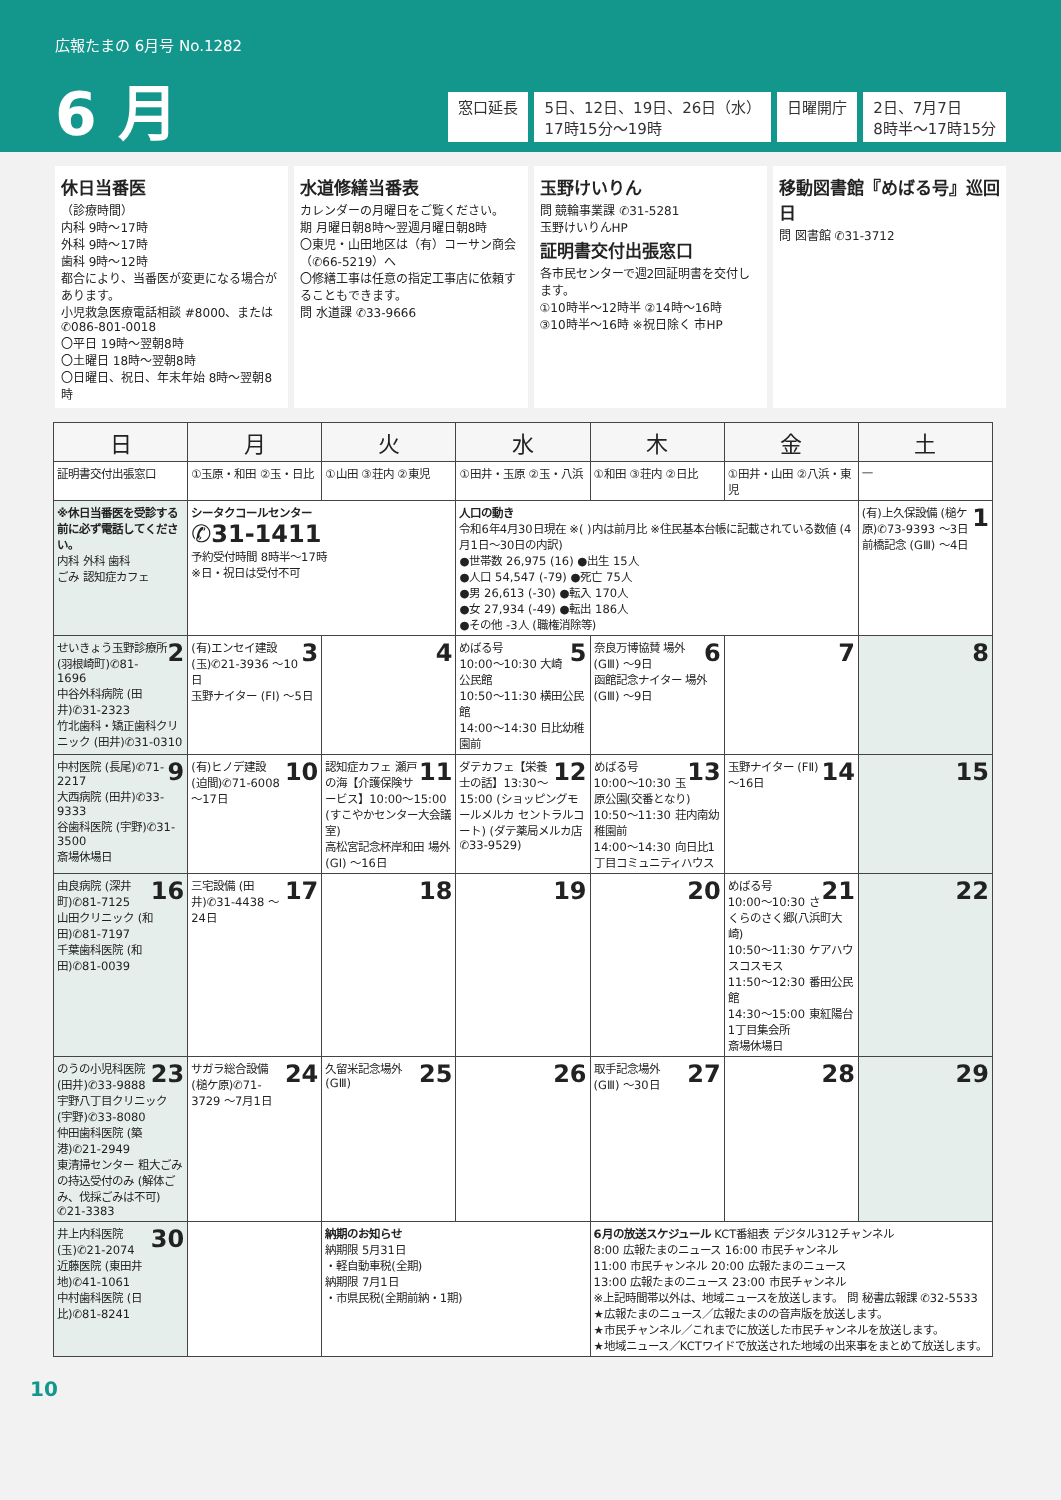広報たまの 6月号 No.1282
6 月
窓口延長 5日、12日、19日、26日（水）
17時15分～19時
日曜開庁 2日、7月7日
8時半～17時15分
休日当番医
（診療時間）
内科 9時～17時
外科 9時～17時
歯科 9時～12時
都合により、当番医が変更になる場合があります。
小児救急医療電話相談 #8000、または ✆086-801-0018
〇平日 19時～翌朝8時
〇土曜日 18時～翌朝8時
〇日曜日、祝日、年末年始 8時～翌朝8時
水道修繕当番表
カレンダーの月曜日をご覧ください。
期 月曜日朝8時～翌週月曜日朝8時
〇東児・山田地区は（有）コーサン商会（✆66-5219）へ
〇修繕工事は任意の指定工事店に依頼することもできます。
問 水道課 ✆33-9666
玉野けいりん
問 競輪事業課 ✆31-5281
玉野けいりんHP
証明書交付出張窓口
各市民センターで週2回証明書を交付します。
①10時半～12時半 ②14時～16時
③10時半～16時 ※祝日除く 市HP
移動図書館『めばる号』巡回日
問 図書館 ✆31-3712
| 日 | 月 | 火 | 水 | 木 | 金 | 土 |
| --- | --- | --- | --- | --- | --- | --- |
| 証明書交付出張窓口 | ①玉原・和田 ②玉・日比 | ①山田 ③荘内 ②東児 | ①田井・玉原 ②玉・八浜 | ①和田 ③荘内 ②日比 | ①田井・山田 ②八浜・東児 | — |
| ※休日当番医を受診する前に必ず電話してください。 内科 外科 歯科 ごみ 認知症カフェ | シータクコールセンター ✆31-1411 予約受付時間 8時半～17時 ※日・祝日は受付不可 | | 人口の動き 令和6年4月30日現在 ※( )内は前月比 ※住民基本台帳に記載されている数値 (4月1日～30日の内訳) ●世帯数 26,975 (16) ●出生 15人 ●人口 54,547 (-79) ●死亡 75人 ●男 26,613 (-30) ●転入 170人 ●女 27,934 (-49) ●転出 186人 ●その他 -3人 (職権消除等) | | | 1 (有)上久保設備 (槌ケ原)✆73-9393 ～3日 前橋記念 (GⅢ) ～4日 |
| 2 せいきょう玉野診療所 (羽根崎町)✆81-1696 中谷外科病院 (田井)✆31-2323 竹北歯科・矯正歯科クリニック (田井)✆31-0310 | 3 (有)エンセイ建設 (玉)✆21-3936 ～10日 玉野ナイター (FⅠ) ～5日 | 4 | 5 めばる号 10:00～10:30 大崎公民館 10:50～11:30 横田公民館 14:00～14:30 日比幼稚園前 | 6 奈良万博協賛 場外 (GⅢ) ～9日 函館記念ナイター 場外 (GⅢ) ～9日 | 7 | 8 |
| 9 中村医院 (長尾)✆71-2217 大西病院 (田井)✆33-9333 谷歯科医院 (宇野)✆31-3500 斎場休場日 | 10 (有)ヒノデ建設 (迫間)✆71-6008 ～17日 | 11 認知症カフェ 瀬戸の海【介護保険サービス】10:00～15:00 (すこやかセンター大会議室) 高松宮記念杯岸和田 場外 (GⅠ) ～16日 | 12 ダテカフェ【栄養士の話】13:30～15:00 (ショッピングモールメルカ セントラルコート) (ダテ薬局メルカ店 ✆33-9529) | 13 めばる号 10:00～10:30 玉原公園(交番となり) 10:50～11:30 荘内南幼稚園前 14:00～14:30 向日比1丁目コミュニティハウス | 14 玉野ナイター (FⅡ) ～16日 | 15 |
| 16 由良病院 (深井町)✆81-7125 山田クリニック (和田)✆81-7197 千葉歯科医院 (和田)✆81-0039 | 17 三宅設備 (田井)✆31-4438 ～24日 | 18 | 19 | 20 | 21 めばる号 10:00～10:30 さくらのさく郷(八浜町大崎) 10:50～11:30 ケアハウスコスモス 11:50～12:30 番田公民館 14:30～15:00 東紅陽台1丁目集会所 斎場休場日 | 22 |
| 23 のうの小児科医院 (田井)✆33-9888 宇野八丁目クリニック (宇野)✆33-8080 仲田歯科医院 (築港)✆21-2949 東清掃センター 粗大ごみの持込受付のみ (解体ごみ、伐採ごみは不可) ✆21-3383 | 24 サガラ総合設備 (槌ケ原)✆71-3729 ～7月1日 | 25 久留米記念場外 (GⅢ) | 26 | 27 取手記念場外 (GⅢ) ～30日 | 28 | 29 |
| 30 井上内科医院 (玉)✆21-2074 近藤医院 (東田井地)✆41-1061 中村歯科医院 (日比)✆81-8241 | | 納期のお知らせ 納期限 5月31日 ・軽自動車税(全期) 納期限 7月1日 ・市県民税(全期前納・1期) | | 6月の放送スケジュール KCT番組表 デジタル312チャンネル 8:00 広報たまのニュース 16:00 市民チャンネル 11:00 市民チャンネル 20:00 広報たまのニュース 13:00 広報たまのニュース 23:00 市民チャンネル ※上記時間帯以外は、地域ニュースを放送します。 問 秘書広報課 ✆32-5533 ★広報たまのニュース／広報たまのの音声版を放送します。 ★市民チャンネル／これまでに放送した市民チャンネルを放送します。 ★地域ニュース／KCTワイドで放送された地域の出来事をまとめて放送します。 | | |
10